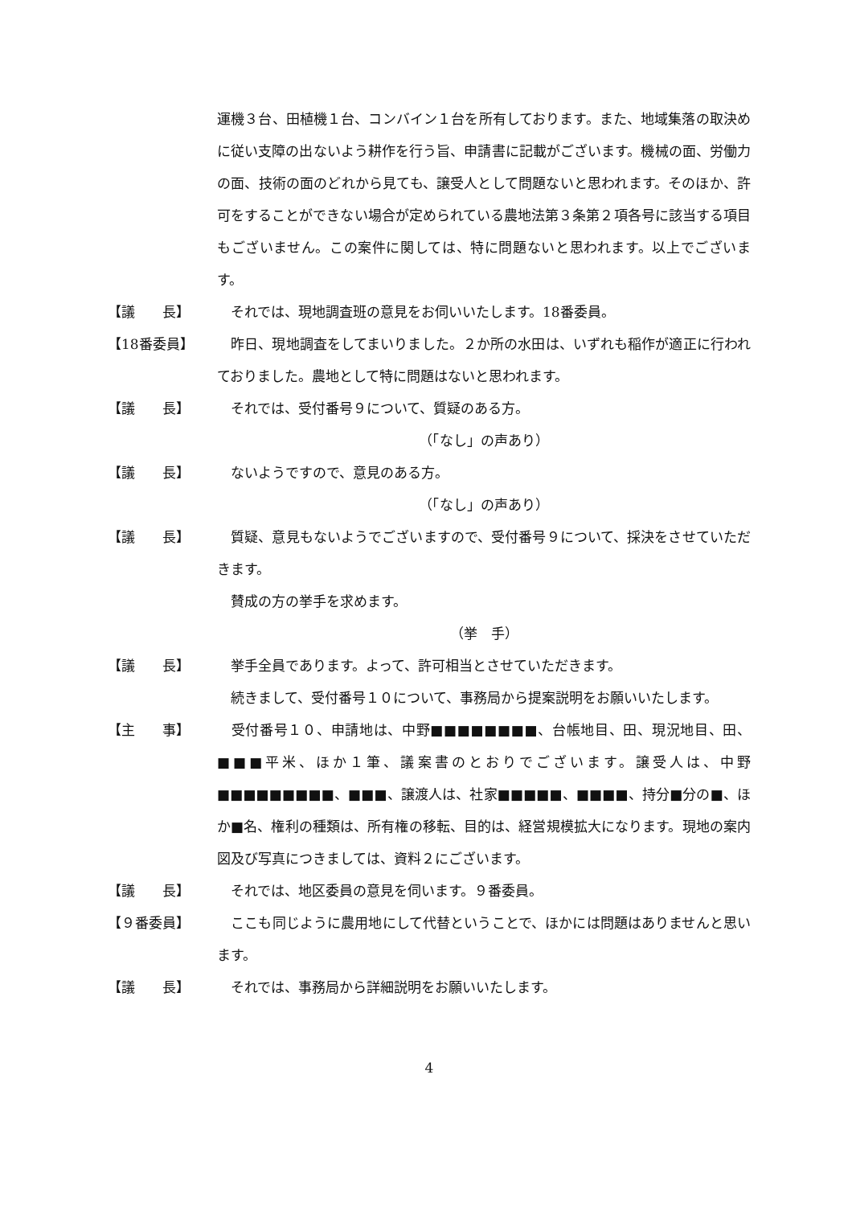運機３台、田植機１台、コンバイン１台を所有しております。また、地域集落の取決めに従い支障の出ないよう耕作を行う旨、申請書に記載がございます。機械の面、労働力の面、技術の面のどれから見ても、譲受人として問題ないと思われます。そのほか、許可をすることができない場合が定められている農地法第３条第２項各号に該当する項目もございません。この案件に関しては、特に問題ないと思われます。以上でございます。
【議　　長】 　それでは、現地調査班の意見をお伺いいたします。18番委員。
【18番委員】 　昨日、現地調査をしてまいりました。２か所の水田は、いずれも稲作が適正に行われておりました。農地として特に問題はないと思われます。
【議　　長】 　それでは、受付番号９について、質疑のある方。
（「なし」の声あり）
【議　　長】 　ないようですので、意見のある方。
（「なし」の声あり）
【議　　長】 　質疑、意見もないようでございますので、受付番号９について、採決をさせていただきます。
　賛成の方の挙手を求めます。
（挙　手）
【議　　長】 　挙手全員であります。よって、許可相当とさせていただきます。
　続きまして、受付番号１０について、事務局から提案説明をお願いいたします。
【主　　事】 　受付番号１０、申請地は、中野■■■■■■■■、台帳地目、田、現況地目、田、■■■平米、ほか１筆、議案書のとおりでございます。譲受人は、中野■■■■■■■■■、■■■、譲渡人は、社家■■■■■、■■■■、持分■分の■、ほか■名、権利の種類は、所有権の移転、目的は、経営規模拡大になります。現地の案内図及び写真につきましては、資料２にございます。
【議　　長】 　それでは、地区委員の意見を伺います。９番委員。
【９番委員】 　ここも同じように農用地にして代替ということで、ほかには問題はありませんと思います。
【議　　長】 　それでは、事務局から詳細説明をお願いいたします。
4